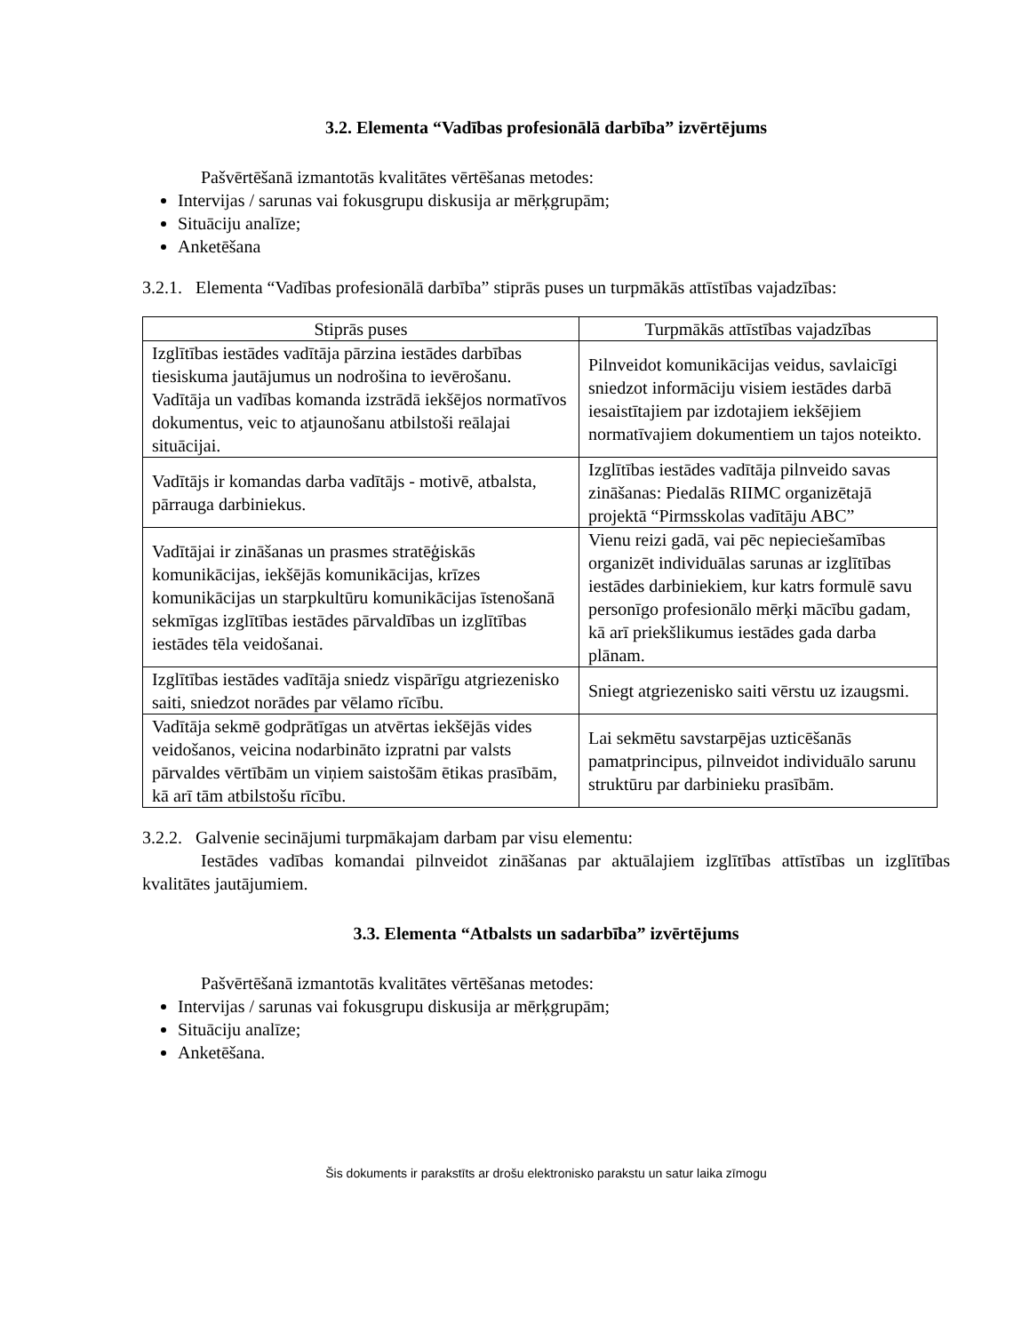3.2. Elementa “Vadības profesionālā darbība” izvērtējums
Pašvērtēšanā izmantotās kvalitātes vērtēšanas metodes:
Intervijas / sarunas vai fokusgrupu diskusija ar mērķgrupām;
Situāciju analīze;
Anketēšana
3.2.1. Elementa “Vadības profesionālā darbība” stiprās puses un turpmākās attīstības vajadzības:
| Stiprās puses | Turpmākās attīstības vajadzības |
| --- | --- |
| Izglītības iestādes vadītāja pārzina iestādes darbības tiesiskuma jautājumus un nodrošina to ievērošanu. Vadītāja un vadības komanda izstrādā iekšējos normatīvos dokumentus, veic to atjaunošanu atbilstoši reālajai situācijai. | Pilnveidot komunikācijas veidus, savlaicīgi sniedzot informāciju visiem iestādes darbā iesaistītajiem par izdotajiem iekšējiem normatīvajiem dokumentiem un tajos noteikto. |
| Vadītājs ir komandas darba vadītājs - motivē, atbalsta, pārrauga darbiniekus. | Izglītības iestādes vadītāja pilnveido savas zināšanas: Piedalās RIIMC organizētajā projektā “Pirmsskolas vadītāju ABC” |
| Vadītājai ir zināšanas un prasmes stratēģiskās komunikācijas, iekšējās komunikācijas, krīzes komunikācijas un starpkultūru komunikācijas īstenošanā sekmīgas izglītības iestādes pārvaldības un izglītības iestādes tēla veidošanai. | Vienu reizi gadā, vai pēc nepieciešamības organizēt individuālas sarunas ar izglītības iestādes darbiniekiem, kur katrs formulē savu personīgo profesionālo mērķi mācību gadam, kā arī priekšlikumus iestādes gada darba plānam. |
| Izglītības iestādes vadītāja sniedz vispārīgu atgriezenisko saiti, sniedzot norādes par vēlamo rīcību. | Sniegt atgriezenisko saiti vērstu uz izaugsmi. |
| Vadītāja sekmē godprātīgas un atvērtas iekšējās vides veidošanos, veicina nodarbināto izpratni par valsts pārvaldes vērtībām un viņiem saistošām ētikas prasībām, kā arī tām atbilstošu rīcību. | Lai sekmētu savstarpējas uzticēšanās pamatprincipus, pilnveidot individuālo sarunu struktūru par darbinieku prasībām. |
3.2.2. Galvenie secinājumi turpmākajam darbam par visu elementu:
Iestādes vadības komandai pilnveidot zināšanas par aktuālajiem izglītības attīstības un izglītības kvalitātes jautājumiem.
3.3. Elementa “Atbalsts un sadarbība” izvērtējums
Pašvērtēšanā izmantotās kvalitātes vērtēšanas metodes:
Intervijas / sarunas vai fokusgrupu diskusija ar mērķgrupām;
Situāciju analīze;
Anketēšana.
Šis dokuments ir parakstīts ar drošu elektronisko parakstu un satur laika zīmogu